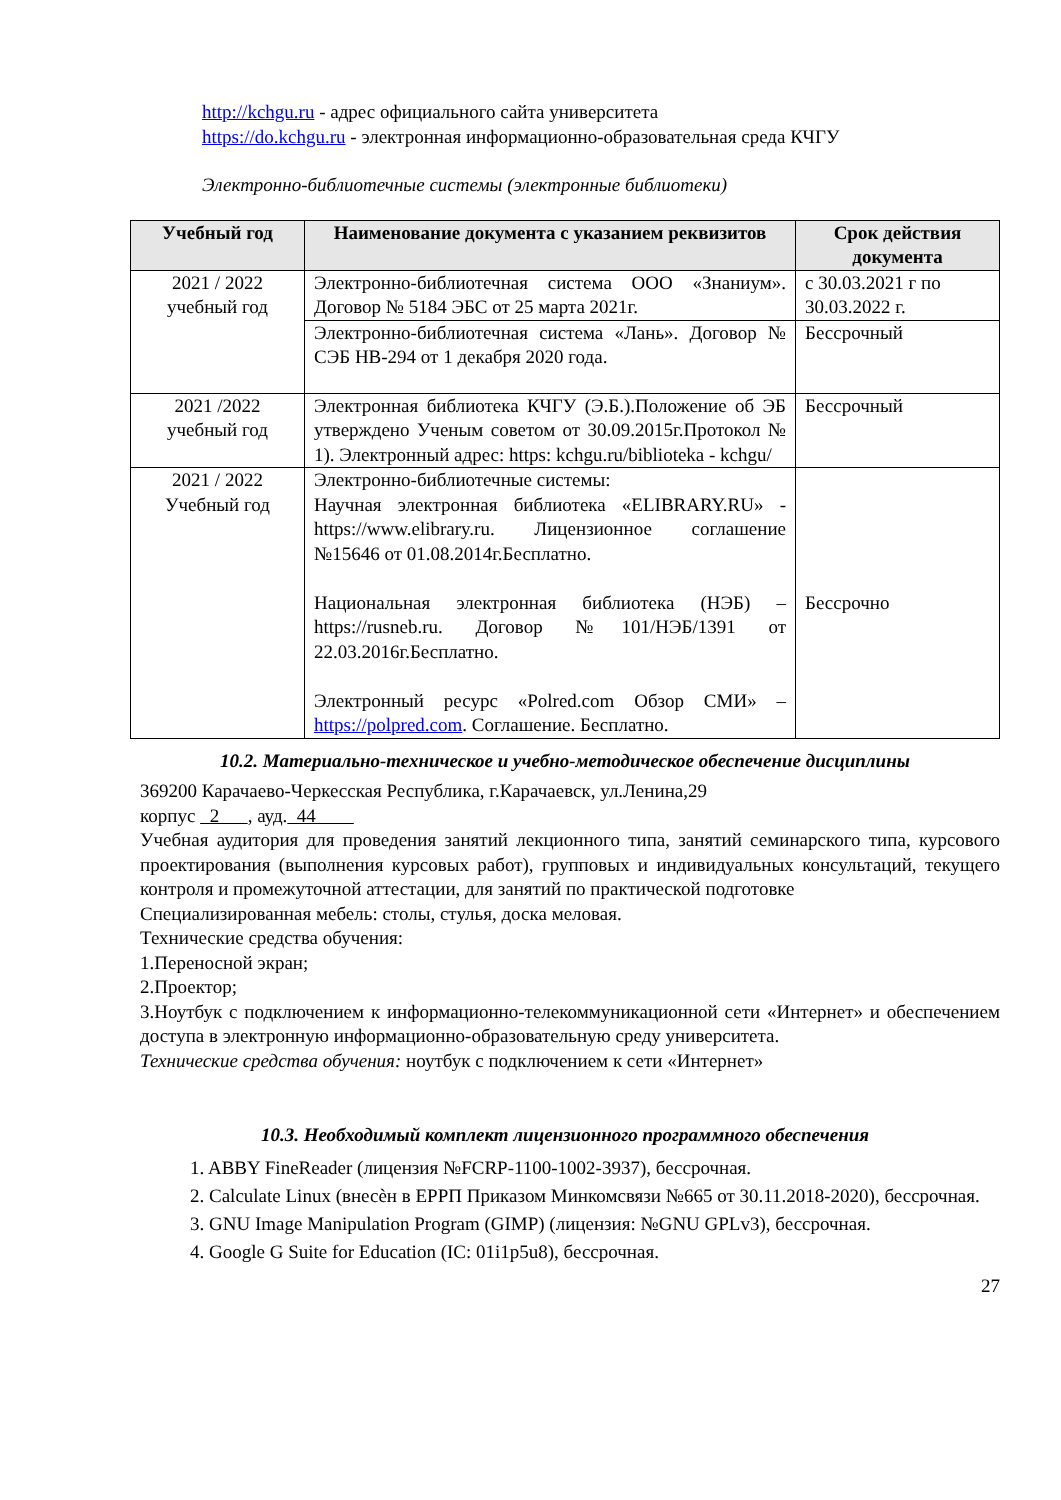http://kchgu.ru - адрес официального сайта университета
https://do.kchgu.ru - электронная информационно-образовательная среда КЧГУ
Электронно-библиотечные системы (электронные библиотеки)
| Учебный год | Наименование документа с указанием реквизитов | Срок действия документа |
| --- | --- | --- |
| 2021 / 2022 учебный год | Электронно-библиотечная система ООО «Знаниум». Договор № 5184 ЭБС от 25 марта 2021г. | с 30.03.2021 г по 30.03.2022 г. |
| | Электронно-библиотечная система «Лань». Договор № СЭБ НВ-294 от 1 декабря 2020 года. | Бессрочный |
| 2021 /2022 учебный год | Электронная библиотека КЧГУ (Э.Б.).Положение об ЭБ утверждено Ученым советом от 30.09.2015г.Протокол № 1). Электронный адрес: https: kchgu.ru/biblioteka - kchgu/ | Бессрочный |
| 2021 / 2022 Учебный год | Электронно-библиотечные системы: Научная электронная библиотека «ELIBRARY.RU» - https://www.elibrary.ru. Лицензионное соглашение №15646 от 01.08.2014г.Бесплатно. Национальная электронная библиотека (НЭБ) – https://rusneb.ru. Договор №101/НЭБ/1391 от 22.03.2016г.Бесплатно. Электронный ресурс «Polred.com Обзор СМИ» – https://polpred.com . Соглашение. Бесплатно. | Бессрочно |
10.2. Материально-техническое и учебно-методическое обеспечение дисциплины
369200 Карачаево-Черкесская Республика, г.Карачаевск, ул.Ленина,29
корпус 2 , ауд. 44
Учебная аудитория для проведения занятий лекционного типа, занятий семинарского типа, курсового проектирования (выполнения курсовых работ), групповых и индивидуальных консультаций, текущего контроля и промежуточной аттестации, для занятий по практической подготовке
Специализированная мебель: столы, стулья, доска меловая.
Технические средства обучения:
1.Переносной экран;
2.Проектор;
3.Ноутбук с подключением к информационно-телекоммуникационной сети «Интернет» и обеспечением доступа в электронную информационно-образовательную среду университета.
Технические средства обучения: ноутбук с подключением к сети «Интернет»
10.3. Необходимый комплект лицензионного программного обеспечения
1. ABBY FineReader (лицензия №FCRP-1100-1002-3937), бессрочная.
2. Calculate Linux (внесѐн в ЕРРП Приказом Минкомсвязи №665 от 30.11.2018-2020), бессрочная.
3. GNU Image Manipulation Program (GIMP) (лицензия: №GNU GPLv3), бессрочная.
4. Google G Suite for Education (IC: 01i1p5u8), бессрочная.
27